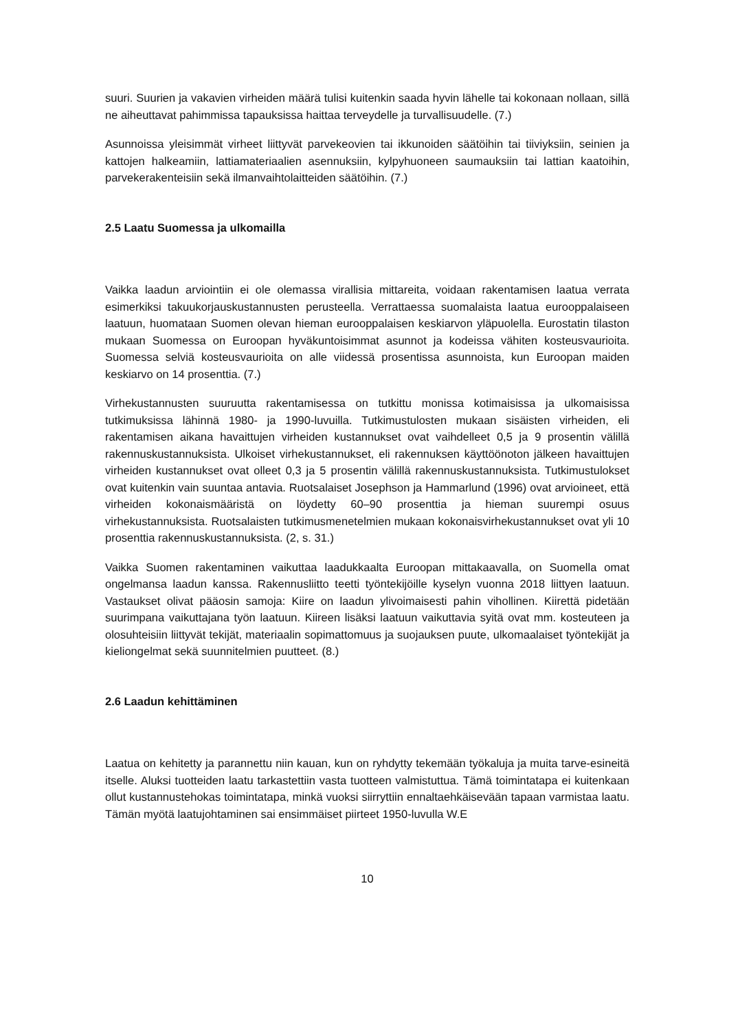suuri. Suurien ja vakavien virheiden määrä tulisi kuitenkin saada hyvin lähelle tai kokonaan nollaan, sillä ne aiheuttavat pahimmissa tapauksissa haittaa terveydelle ja turvallisuudelle. (7.)
Asunnoissa yleisimmät virheet liittyvät parvekeovien tai ikkunoiden säätöihin tai tiiviyksiin, seinien ja kattojen halkeamiin, lattiamateriaalien asennuksiin, kylpyhuoneen saumauksiin tai lattian kaatoihin, parvekerakenteisiin sekä ilmanvaihtolaitteiden säätöihin. (7.)
2.5 Laatu Suomessa ja ulkomailla
Vaikka laadun arviointiin ei ole olemassa virallisia mittareita, voidaan rakentamisen laatua verrata esimerkiksi takuukorjauskustannusten perusteella. Verrattaessa suomalaista laatua eurooppalaiseen laatuun, huomataan Suomen olevan hieman eurooppalaisen keskiarvon yläpuolella. Eurostatin tilaston mukaan Suomessa on Euroopan hyväkuntoisimmat asunnot ja kodeissa vähiten kosteusvaurioita. Suomessa selviä kosteusvaurioita on alle viidessä prosentissa asunnoista, kun Euroopan maiden keskiarvo on 14 prosenttia. (7.)
Virhekustannusten suuruutta rakentamisessa on tutkittu monissa kotimaisissa ja ulkomaisissa tutkimuksissa lähinnä 1980- ja 1990-luvuilla. Tutkimustulosten mukaan sisäisten virheiden, eli rakentamisen aikana havaittujen virheiden kustannukset ovat vaihdelleet 0,5 ja 9 prosentin välillä rakennuskustannuksista. Ulkoiset virhekustannukset, eli rakennuksen käyttöönoton jälkeen havaittujen virheiden kustannukset ovat olleet 0,3 ja 5 prosentin välillä rakennuskustannuksista. Tutkimustulokset ovat kuitenkin vain suuntaa antavia. Ruotsalaiset Josephson ja Hammarlund (1996) ovat arvioineet, että virheiden kokonaismääristä on löydetty 60‒90 prosenttia ja hieman suurempi osuus virhekustannuksista. Ruotsalaisten tutkimusmenetelmien mukaan kokonaisvirhekustannukset ovat yli 10 prosenttia rakennuskustannuksista. (2, s. 31.)
Vaikka Suomen rakentaminen vaikuttaa laadukkaalta Euroopan mittakaavalla, on Suomella omat ongelmansa laadun kanssa. Rakennusliitto teetti työntekijöille kyselyn vuonna 2018 liittyen laatuun. Vastaukset olivat pääosin samoja: Kiire on laadun ylivoimaisesti pahin vihollinen. Kiirettä pidetään suurimpana vaikuttajana työn laatuun. Kiireen lisäksi laatuun vaikuttavia syitä ovat mm. kosteuteen ja olosuhteisiin liittyvät tekijät, materiaalin sopimattomuus ja suojauksen puute, ulkomaalaiset työntekijät ja kieliongelmat sekä suunnitelmien puutteet. (8.)
2.6 Laadun kehittäminen
Laatua on kehitetty ja parannettu niin kauan, kun on ryhdytty tekemään työkaluja ja muita tarve-esineitä itselle. Aluksi tuotteiden laatu tarkastettiin vasta tuotteen valmistuttua. Tämä toimintatapa ei kuitenkaan ollut kustannustehokas toimintatapa, minkä vuoksi siirryttiin ennaltaehkäisevään tapaan varmistaa laatu. Tämän myötä laatujohtaminen sai ensimmäiset piirteet 1950-luvulla W.E
10